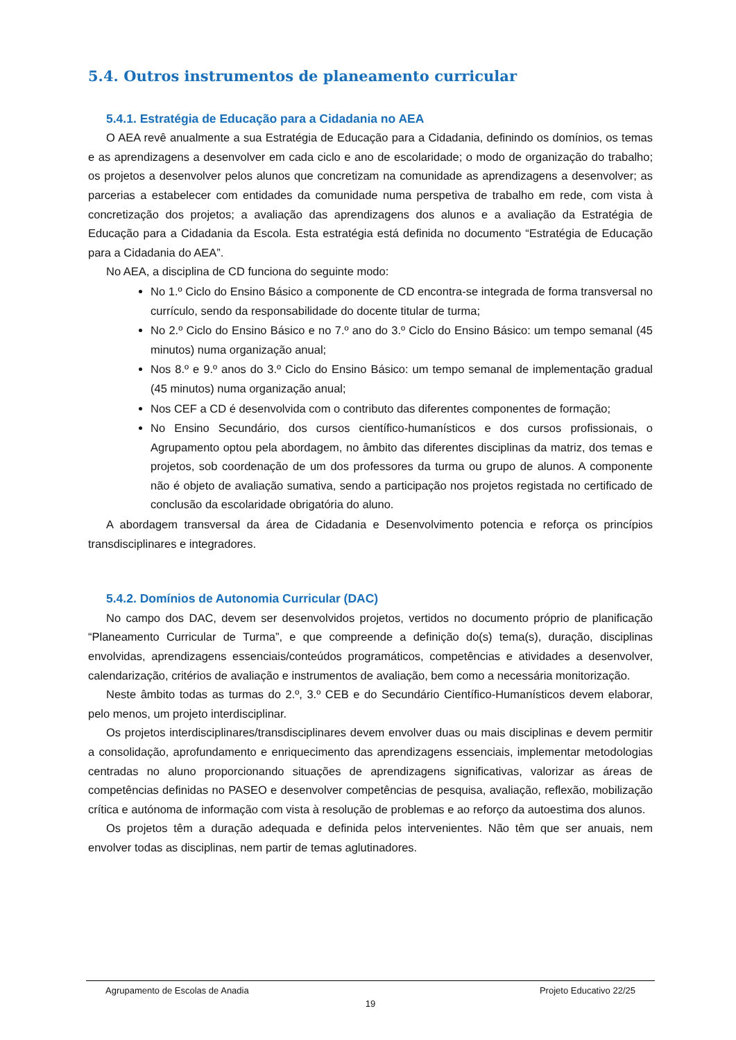5.4. Outros instrumentos de planeamento curricular
5.4.1. Estratégia de Educação para a Cidadania no AEA
O AEA revê anualmente a sua Estratégia de Educação para a Cidadania, definindo os domínios, os temas e as aprendizagens a desenvolver em cada ciclo e ano de escolaridade; o modo de organização do trabalho; os projetos a desenvolver pelos alunos que concretizam na comunidade as aprendizagens a desenvolver; as parcerias a estabelecer com entidades da comunidade numa perspetiva de trabalho em rede, com vista à concretização dos projetos; a avaliação das aprendizagens dos alunos e a avaliação da Estratégia de Educação para a Cidadania da Escola. Esta estratégia está definida no documento “Estratégia de Educação para a Cidadania do AEA”.
No AEA, a disciplina de CD funciona do seguinte modo:
No 1.º Ciclo do Ensino Básico a componente de CD encontra-se integrada de forma transversal no currículo, sendo da responsabilidade do docente titular de turma;
No 2.º Ciclo do Ensino Básico e no 7.º ano do 3.º Ciclo do Ensino Básico: um tempo semanal (45 minutos) numa organização anual;
Nos 8.º e 9.º anos do 3.º Ciclo do Ensino Básico: um tempo semanal de implementação gradual (45 minutos) numa organização anual;
Nos CEF a CD é desenvolvida com o contributo das diferentes componentes de formação;
No Ensino Secundário, dos cursos científico-humanísticos e dos cursos profissionais, o Agrupamento optou pela abordagem, no âmbito das diferentes disciplinas da matriz, dos temas e projetos, sob coordenação de um dos professores da turma ou grupo de alunos. A componente não é objeto de avaliação sumativa, sendo a participação nos projetos registada no certificado de conclusão da escolaridade obrigatória do aluno.
A abordagem transversal da área de Cidadania e Desenvolvimento potencia e reforça os princípios transdisciplinares e integradores.
5.4.2. Domínios de Autonomia Curricular (DAC)
No campo dos DAC, devem ser desenvolvidos projetos, vertidos no documento próprio de planificação “Planeamento Curricular de Turma”, e que compreende a definição do(s) tema(s), duração, disciplinas envolvidas, aprendizagens essenciais/conteúdos programáticos, competências e atividades a desenvolver, calendarização, critérios de avaliação e instrumentos de avaliação, bem como a necessária monitorização.
Neste âmbito todas as turmas do 2.º, 3.º CEB e do Secundário Científico-Humanísticos devem elaborar, pelo menos, um projeto interdisciplinar.
Os projetos interdisciplinares/transdisciplinares devem envolver duas ou mais disciplinas e devem permitir a consolidação, aprofundamento e enriquecimento das aprendizagens essenciais, implementar metodologias centradas no aluno proporcionando situações de aprendizagens significativas, valorizar as áreas de competências definidas no PASEO e desenvolver competências de pesquisa, avaliação, reflexão, mobilização crítica e autónoma de informação com vista à resolução de problemas e ao reforço da autoestima dos alunos.
Os projetos têm a duração adequada e definida pelos intervenientes. Não têm que ser anuais, nem envolver todas as disciplinas, nem partir de temas aglutinadores.
Agrupamento de Escolas de Anadia Projeto Educativo 22/25
19